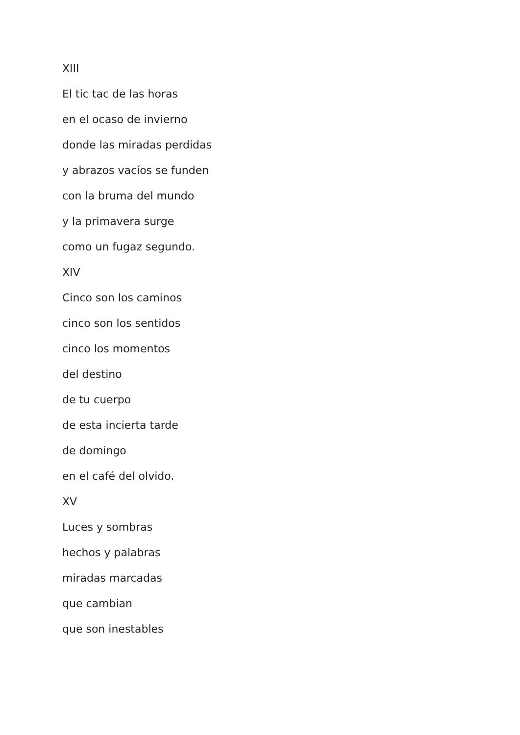XIII
El tic tac de las horas
en el ocaso de invierno
donde las miradas perdidas
y abrazos vacíos se funden
con la bruma del mundo
y la primavera surge
como un fugaz segundo.
XIV
Cinco son los caminos
cinco son los sentidos
cinco los momentos
del destino
de tu cuerpo
de esta incierta tarde
de domingo
en el café del olvido.
XV
Luces y sombras
hechos y palabras
miradas marcadas
que cambian
que son inestables